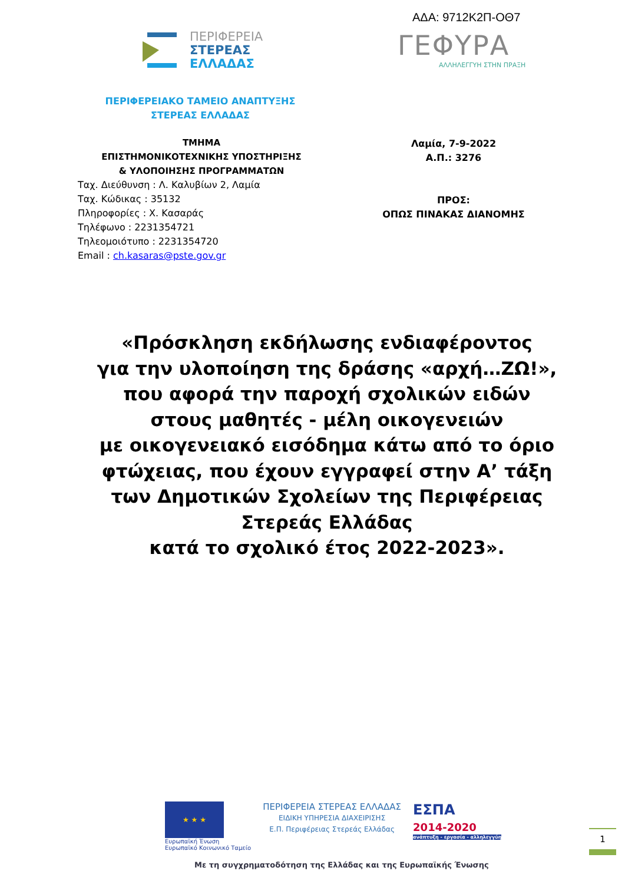ΑΔΑ: 9712Κ2Π-ΟΘ7
ΠΕΡΙΦΕΡΕΙΑ
ΣΤΕΡΕΑΣ
ΕΛΛΑΔΑΣ
ΓΕΦΥΡΑ
ΑΛΛΗΛΕΓΓΥΗ ΣΤΗΝ ΠΡΑΞΗ
ΠΕΡΙΦΕΡΕΙΑΚΟ ΤΑΜΕΙΟ ΑΝΑΠΤΥΞΗΣ
ΣΤΕΡΕΑΣ ΕΛΛΑΔΑΣ
ΤΜΗΜΑ
ΕΠΙΣΤΗΜΟΝΙΚΟΤΕΧΝΙΚΗΣ ΥΠΟΣΤΗΡΙΞΗΣ
& ΥΛΟΠΟΙΗΣΗΣ ΠΡΟΓΡΑΜΜΑΤΩΝ
Ταχ. Διεύθυνση : Λ. Καλυβίων 2, Λαμία
Ταχ. Κώδικας : 35132
Πληροφορίες : Χ. Κασαράς
Τηλέφωνο : 2231354721
Τηλεομοιότυπο : 2231354720
Email : ch.kasaras@pste.gov.gr
Λαμία, 7-9-2022
Α.Π.: 3276
ΠΡΟΣ:
ΟΠΩΣ ΠΙΝΑΚΑΣ ΔΙΑΝΟΜΗΣ
«Πρόσκληση εκδήλωσης ενδιαφέροντος
για την υλοποίηση της δράσης «αρχή…ΖΩ!»,
που αφορά την παροχή σχολικών ειδών
στους μαθητές - μέλη οικογενειών
με οικογενειακό εισόδημα κάτω από το όριο φτώχειας, που έχουν εγγραφεί στην Α’ τάξη των Δημοτικών Σχολείων της Περιφέρειας Στερεάς Ελλάδας
κατά το σχολικό έτος 2022-2023».
★ ★ ★
Ευρωπαϊκή Ένωση
Ευρωπαϊκό Κοινωνικό Ταμείο
ΠΕΡΙΦΕΡΕΙΑ ΣΤΕΡΕΑΣ ΕΛΛΑΔΑΣ
ΕΙΔΙΚΗ ΥΠΗΡΕΣΙΑ ΔΙΑΧΕΙΡΙΣΗΣ
Ε.Π. Περιφέρειας Στερεάς Ελλάδας
ΕΣΠΑ
2014-2020
ανάπτυξη - εργασία - αλληλεγγύη
Με τη συγχρηματοδότηση της Ελλάδας και της Ευρωπαϊκής Ένωσης
1